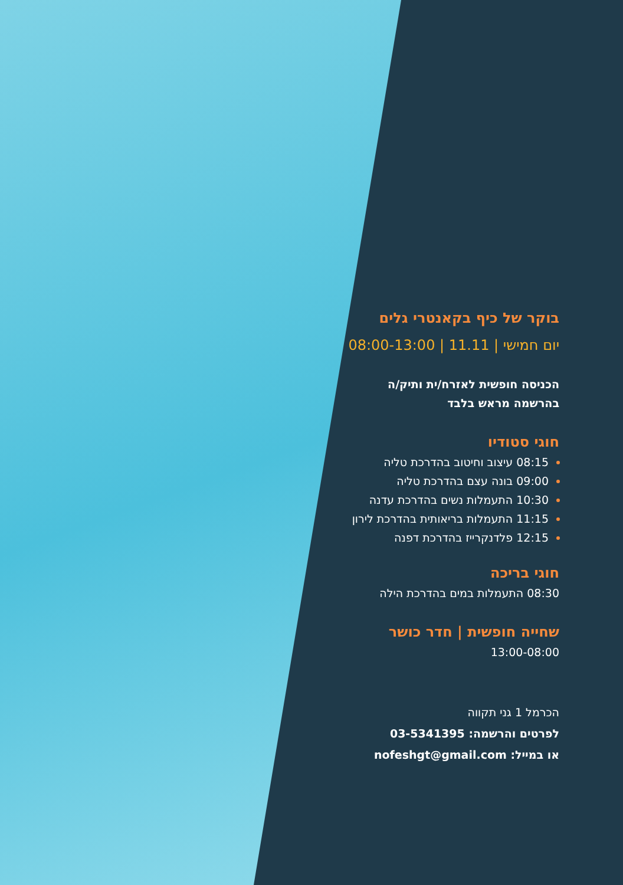בוקר של כיף בקאנטרי גלים
יום חמישי | 11.11 | 08:00-13:00
הכניסה חופשית לאזרח/ית ותיק/ה
בהרשמה מראש בלבד
חוגי סטודיו
08:15 עיצוב וחיטוב בהדרכת טליה
09:00 בונה עצם בהדרכת טליה
10:30 התעמלות נשים בהדרכת עדנה
11:15 התעמלות בריאותית בהדרכת לירון
12:15 פלדנקרייז בהדרכת דפנה
חוגי בריכה
08:30 התעמלות במים בהדרכת הילה
שחייה חופשית | חדר כושר
13:00-08:00
הכרמל 1 גני תקווה
לפרטים והרשמה: 03-5341395
או במייל: nofeshgt@gmail.com